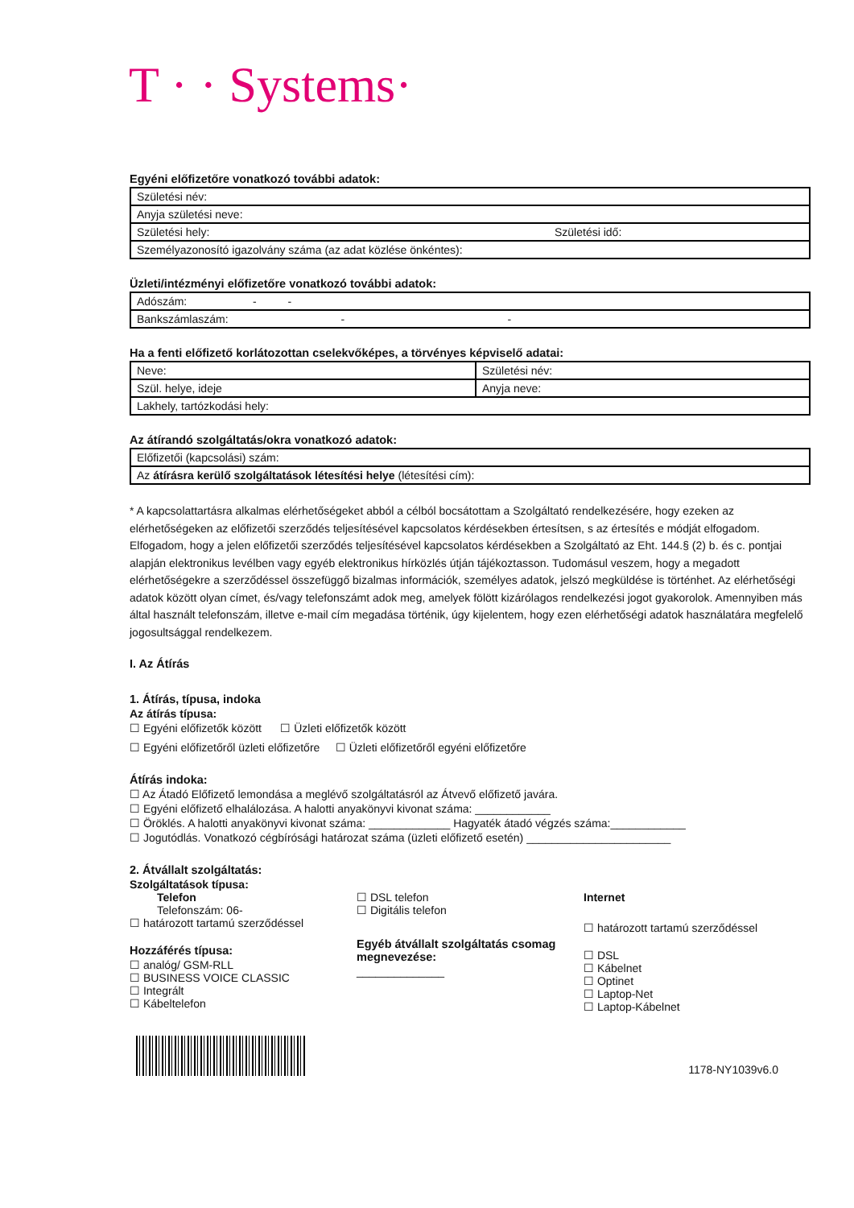T · · Systems·
Egyéni előfizetőre vonatkozó további adatok:
| Születési név: | |
| Anyja születési neve: | |
| Születési hely: | Születési idő: |
| Személyazonosító igazolvány száma (az adat közlése önkéntes): | |
Üzleti/intézményi előfizetőre vonatkozó további adatok:
| Adószám: - - |
| Bankszámlaszám: - - |
Ha a fenti előfizető korlátozottan cselekvőképes, a törvényes képviselő adatai:
| Neve: | Születési név: |
| Szül. helye, ideje | Anyja neve: |
| Lakhely, tartózkodási hely: | |
Az átírandó szolgáltatás/okra vonatkozó adatok:
| Előfizetői (kapcsolási) szám: |
| Az átírásra kerülő szolgáltatások létesítési helye (létesítési cím): |
* A kapcsolattartásra alkalmas elérhetőségeket abból a célból bocsátottam a Szolgáltató rendelkezésére, hogy ezeken az elérhetőségeken az előfizetői szerződés teljesítésével kapcsolatos kérdésekben értesítsen, s az értesítés e módját elfogadom. Elfogadom, hogy a jelen előfizetői szerződés teljesítésével kapcsolatos kérdésekben a Szolgáltató az Eht. 144.§ (2) b. és c. pontjai alapján elektronikus levélben vagy egyéb elektronikus hírközlés útján tájékoztasson. Tudomásul veszem, hogy a megadott elérhetőségekre a szerződéssel összefüggő bizalmas információk, személyes adatok, jelszó megküldése is történhet. Az elérhetőségi adatok között olyan címet, és/vagy telefonszámt adok meg, amelyek fölött kizárólagos rendelkezési jogot gyakorolok. Amennyiben más által használt telefonszám, illetve e-mail cím megadása történik, úgy kijelentem, hogy ezen elérhetőségi adatok használatára megfelelő jogosultsággal rendelkezem.
I. Az Átírás
1. Átírás, típusa, indoka
Az átírás típusa:
☐ Egyéni előfizetők között ☐ Üzleti előfizetők között
☐ Egyéni előfizetőről üzleti előfizetőre ☐ Üzleti előfizetőről egyéni előfizetőre
Átírás indoka:
☐ Az Átadó Előfizető lemondása a meglévő szolgáltatásról az Átvevő előfizető javára.
☐ Egyéni előfizető elhalálozása. A halotti anyakönyvi kivonat száma: ____________
☐ Öröklés. A halotti anyakönyvi kivonat száma: _____________ Hagyaték átadó végzés száma:____________
☐ Jogutódlás. Vonatkozó cégbírósági határozat száma (üzleti előfizető esetén) _______________________
2. Átvállalt szolgáltatás:
Szolgáltatások típusa:
Telefon
Telefonszám: 06-
☐ határozott tartamú szerződéssel
Hozzáférés típusa:
☐ analóg/ GSM-RLL
☐ BUSINESS VOICE CLASSIC
☐ Integrált
☐ Kábeltelefon
☐ DSL telefon
☐ Digitális telefon
Egyéb átvállalt szolgáltatás csomag megnevezése:
______________
Internet
☐ határozott tartamú szerződéssel
☐ DSL
☐ Kábelnet
☐ Optinet
☐ Laptop-Net
☐ Laptop-Kábelnet
1178-NY1039v6.0